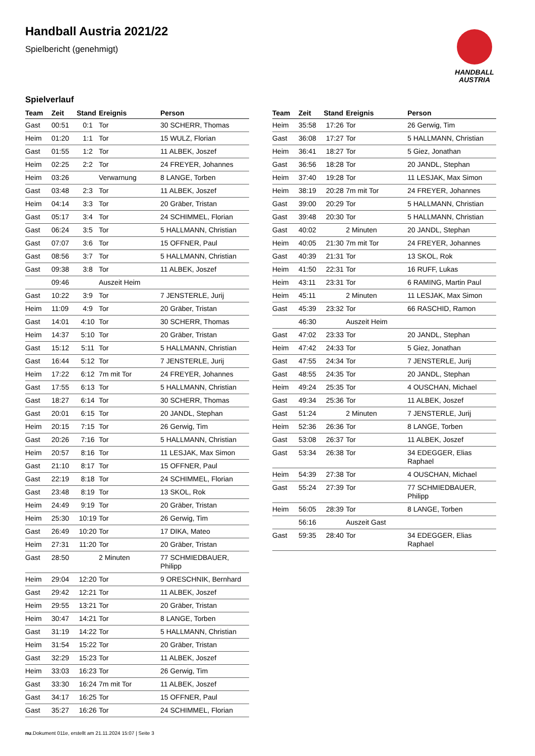Handball Austria 2021/22
Spielbericht (genehmigt)
HANDBALL
AUSTRIA
Spielverlauf
| Team | Zeit | Stand | Ereignis | Person |
| --- | --- | --- | --- | --- |
| Gast | 00:51 | 0:1 | Tor | 30 SCHERR, Thomas |
| Heim | 01:20 | 1:1 | Tor | 15 WULZ, Florian |
| Gast | 01:55 | 1:2 | Tor | 11 ALBEK, Joszef |
| Heim | 02:25 | 2:2 | Tor | 24 FREYER, Johannes |
| Heim | 03:26 | | Verwarnung | 8 LANGE, Torben |
| Gast | 03:48 | 2:3 | Tor | 11 ALBEK, Joszef |
| Heim | 04:14 | 3:3 | Tor | 20 Gräber, Tristan |
| Gast | 05:17 | 3:4 | Tor | 24 SCHIMMEL, Florian |
| Gast | 06:24 | 3:5 | Tor | 5 HALLMANN, Christian |
| Gast | 07:07 | 3:6 | Tor | 15 OFFNER, Paul |
| Gast | 08:56 | 3:7 | Tor | 5 HALLMANN, Christian |
| Gast | 09:38 | 3:8 | Tor | 11 ALBEK, Joszef |
| | 09:46 | | Auszeit Heim | |
| Gast | 10:22 | 3:9 | Tor | 7 JENSTERLE, Jurij |
| Heim | 11:09 | 4:9 | Tor | 20 Gräber, Tristan |
| Gast | 14:01 | 4:10 | Tor | 30 SCHERR, Thomas |
| Heim | 14:37 | 5:10 | Tor | 20 Gräber, Tristan |
| Gast | 15:12 | 5:11 | Tor | 5 HALLMANN, Christian |
| Gast | 16:44 | 5:12 | Tor | 7 JENSTERLE, Jurij |
| Heim | 17:22 | 6:12 | 7m mit Tor | 24 FREYER, Johannes |
| Gast | 17:55 | 6:13 | Tor | 5 HALLMANN, Christian |
| Gast | 18:27 | 6:14 | Tor | 30 SCHERR, Thomas |
| Gast | 20:01 | 6:15 | Tor | 20 JANDL, Stephan |
| Heim | 20:15 | 7:15 | Tor | 26 Gerwig, Tim |
| Gast | 20:26 | 7:16 | Tor | 5 HALLMANN, Christian |
| Heim | 20:57 | 8:16 | Tor | 11 LESJAK, Max Simon |
| Gast | 21:10 | 8:17 | Tor | 15 OFFNER, Paul |
| Gast | 22:19 | 8:18 | Tor | 24 SCHIMMEL, Florian |
| Gast | 23:48 | 8:19 | Tor | 13 SKOL, Rok |
| Heim | 24:49 | 9:19 | Tor | 20 Gräber, Tristan |
| Heim | 25:30 | 10:19 | Tor | 26 Gerwig, Tim |
| Gast | 26:49 | 10:20 | Tor | 17 DIKA, Mateo |
| Heim | 27:31 | 11:20 | Tor | 20 Gräber, Tristan |
| Gast | 28:50 | | 2 Minuten | 77 SCHMIEDBAUER, Philipp |
| Heim | 29:04 | 12:20 | Tor | 9 ORESCHNIK, Bernhard |
| Gast | 29:42 | 12:21 | Tor | 11 ALBEK, Joszef |
| Heim | 29:55 | 13:21 | Tor | 20 Gräber, Tristan |
| Heim | 30:47 | 14:21 | Tor | 8 LANGE, Torben |
| Gast | 31:19 | 14:22 | Tor | 5 HALLMANN, Christian |
| Heim | 31:54 | 15:22 | Tor | 20 Gräber, Tristan |
| Gast | 32:29 | 15:23 | Tor | 11 ALBEK, Joszef |
| Heim | 33:03 | 16:23 | Tor | 26 Gerwig, Tim |
| Gast | 33:30 | 16:24 | 7m mit Tor | 11 ALBEK, Joszef |
| Gast | 34:17 | 16:25 | Tor | 15 OFFNER, Paul |
| Gast | 35:27 | 16:26 | Tor | 24 SCHIMMEL, Florian |
| Team | Zeit | Stand | Ereignis | Person |
| --- | --- | --- | --- | --- |
| Heim | 35:58 | 17:26 | Tor | 26 Gerwig, Tim |
| Gast | 36:08 | 17:27 | Tor | 5 HALLMANN, Christian |
| Heim | 36:41 | 18:27 | Tor | 5 Giez, Jonathan |
| Gast | 36:56 | 18:28 | Tor | 20 JANDL, Stephan |
| Heim | 37:40 | 19:28 | Tor | 11 LESJAK, Max Simon |
| Heim | 38:19 | 20:28 | 7m mit Tor | 24 FREYER, Johannes |
| Gast | 39:00 | 20:29 | Tor | 5 HALLMANN, Christian |
| Gast | 39:48 | 20:30 | Tor | 5 HALLMANN, Christian |
| Gast | 40:02 | | 2 Minuten | 20 JANDL, Stephan |
| Heim | 40:05 | 21:30 | 7m mit Tor | 24 FREYER, Johannes |
| Gast | 40:39 | 21:31 | Tor | 13 SKOL, Rok |
| Heim | 41:50 | 22:31 | Tor | 16 RUFF, Lukas |
| Heim | 43:11 | 23:31 | Tor | 6 RAMING, Martin Paul |
| Heim | 45:11 | | 2 Minuten | 11 LESJAK, Max Simon |
| Gast | 45:39 | 23:32 | Tor | 66 RASCHID, Ramon |
| | 46:30 | | Auszeit Heim | |
| Gast | 47:02 | 23:33 | Tor | 20 JANDL, Stephan |
| Heim | 47:42 | 24:33 | Tor | 5 Giez, Jonathan |
| Gast | 47:55 | 24:34 | Tor | 7 JENSTERLE, Jurij |
| Gast | 48:55 | 24:35 | Tor | 20 JANDL, Stephan |
| Heim | 49:24 | 25:35 | Tor | 4 OUSCHAN, Michael |
| Gast | 49:34 | 25:36 | Tor | 11 ALBEK, Joszef |
| Gast | 51:24 | | 2 Minuten | 7 JENSTERLE, Jurij |
| Heim | 52:36 | 26:36 | Tor | 8 LANGE, Torben |
| Gast | 53:08 | 26:37 | Tor | 11 ALBEK, Joszef |
| Gast | 53:34 | 26:38 | Tor | 34 EDEGGER, Elias Raphael |
| Heim | 54:39 | 27:38 | Tor | 4 OUSCHAN, Michael |
| Gast | 55:24 | 27:39 | Tor | 77 SCHMIEDBAUER, Philipp |
| Heim | 56:05 | 28:39 | Tor | 8 LANGE, Torben |
| | 56:16 | | Auszeit Gast | |
| Gast | 59:35 | 28:40 | Tor | 34 EDEGGER, Elias Raphael |
nu.Dokument 011e, erstellt am 21.11.2024 15:07 | Seite 3